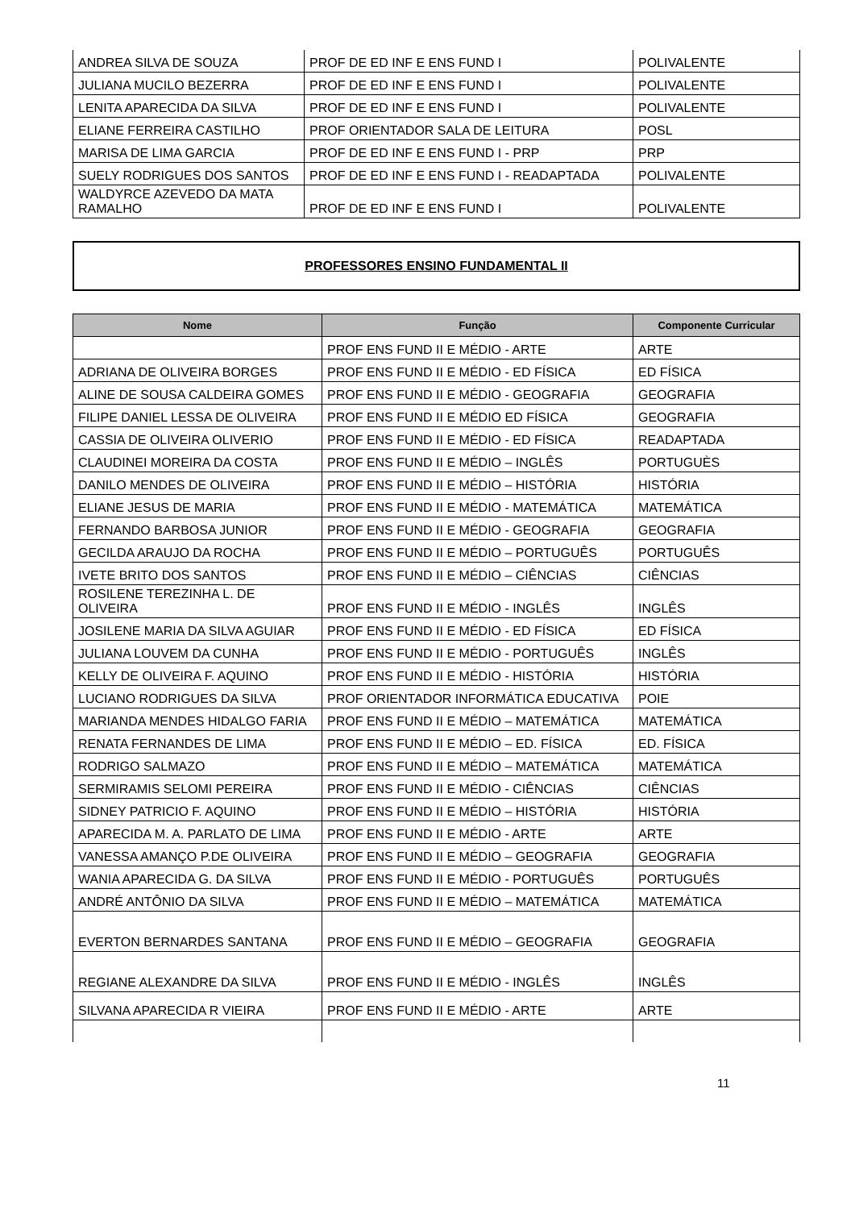| ANDREA SILVA DE SOUZA | PROF DE ED INF E ENS FUND I | POLIVALENTE |
| JULIANA MUCILO BEZERRA | PROF DE ED INF E ENS FUND I | POLIVALENTE |
| LENITA APARECIDA DA SILVA | PROF DE ED INF E ENS FUND I | POLIVALENTE |
| ELIANE FERREIRA CASTILHO | PROF ORIENTADOR SALA DE LEITURA | POSL |
| MARISA DE LIMA GARCIA | PROF DE ED INF E ENS FUND I - PRP | PRP |
| SUELY RODRIGUES DOS SANTOS | PROF DE ED INF E ENS FUND I - READAPTADA | POLIVALENTE |
| WALDYRCE AZEVEDO DA MATA RAMALHO | PROF DE ED INF E ENS FUND I | POLIVALENTE |
PROFESSORES ENSINO FUNDAMENTAL II
| Nome | Função | Componente Curricular |
| --- | --- | --- |
| | PROF ENS FUND II E MÉDIO - ARTE | ARTE |
| ADRIANA DE OLIVEIRA BORGES | PROF ENS FUND II E MÉDIO - ED FÍSICA | ED FÍSICA |
| ALINE DE SOUSA CALDEIRA GOMES | PROF ENS FUND II E MÉDIO - GEOGRAFIA | GEOGRAFIA |
| FILIPE DANIEL LESSA DE OLIVEIRA | PROF ENS FUND II E MÉDIO ED FÍSICA | GEOGRAFIA |
| CASSIA DE OLIVEIRA OLIVERIO | PROF ENS FUND II E MÉDIO - ED FÍSICA | READAPTADA |
| CLAUDINEI MOREIRA DA COSTA | PROF ENS FUND II E MÉDIO – INGLÊS | PORTUGUÈS |
| DANILO MENDES DE OLIVEIRA | PROF ENS FUND II E MÉDIO – HISTÓRIA | HISTÓRIA |
| ELIANE JESUS DE MARIA | PROF ENS FUND II E MÉDIO - MATEMÁTICA | MATEMÁTICA |
| FERNANDO BARBOSA JUNIOR | PROF ENS FUND II E MÉDIO - GEOGRAFIA | GEOGRAFIA |
| GECILDA ARAUJO DA ROCHA | PROF ENS FUND II E MÉDIO – PORTUGUÊS | PORTUGUÊS |
| IVETE BRITO DOS SANTOS | PROF ENS FUND II E MÉDIO – CIÊNCIAS | CIÊNCIAS |
| ROSILENE TEREZINHA L. DE OLIVEIRA | PROF ENS FUND II E MÉDIO - INGLÊS | INGLÊS |
| JOSILENE MARIA DA SILVA AGUIAR | PROF ENS FUND II E MÉDIO - ED FÍSICA | ED FÍSICA |
| JULIANA LOUVEM DA CUNHA | PROF ENS FUND II E MÉDIO - PORTUGUÊS | INGLÊS |
| KELLY DE OLIVEIRA F. AQUINO | PROF ENS FUND II E MÉDIO - HISTÓRIA | HISTÓRIA |
| LUCIANO RODRIGUES DA SILVA | PROF ORIENTADOR INFORMÁTICA EDUCATIVA | POIE |
| MARIANDA MENDES HIDALGO FARIA | PROF ENS FUND II E MÉDIO – MATEMÁTICA | MATEMÁTICA |
| RENATA FERNANDES DE LIMA | PROF ENS FUND II E MÉDIO – ED. FÍSICA | ED. FÍSICA |
| RODRIGO SALMAZO | PROF ENS FUND II E MÉDIO – MATEMÁTICA | MATEMÁTICA |
| SERMIRAMIS SELOMI PEREIRA | PROF ENS FUND II E MÉDIO - CIÊNCIAS | CIÊNCIAS |
| SIDNEY PATRICIO F. AQUINO | PROF ENS FUND II E MÉDIO – HISTÓRIA | HISTÓRIA |
| APARECIDA M. A. PARLATO DE LIMA | PROF ENS FUND II E MÉDIO - ARTE | ARTE |
| VANESSA AMANÇO P.DE OLIVEIRA | PROF ENS FUND II E MÉDIO – GEOGRAFIA | GEOGRAFIA |
| WANIA APARECIDA G. DA SILVA | PROF ENS FUND II E MÉDIO - PORTUGUÊS | PORTUGUÊS |
| ANDRÉ ANTÔNIO DA SILVA | PROF ENS FUND II E MÉDIO – MATEMÁTICA | MATEMÁTICA |
| EVERTON BERNARDES SANTANA | PROF ENS FUND II E MÉDIO – GEOGRAFIA | GEOGRAFIA |
| REGIANE ALEXANDRE DA SILVA | PROF ENS FUND II E MÉDIO - INGLÊS | INGLÊS |
| SILVANA APARECIDA R VIEIRA | PROF ENS FUND II E MÉDIO - ARTE | ARTE |
11